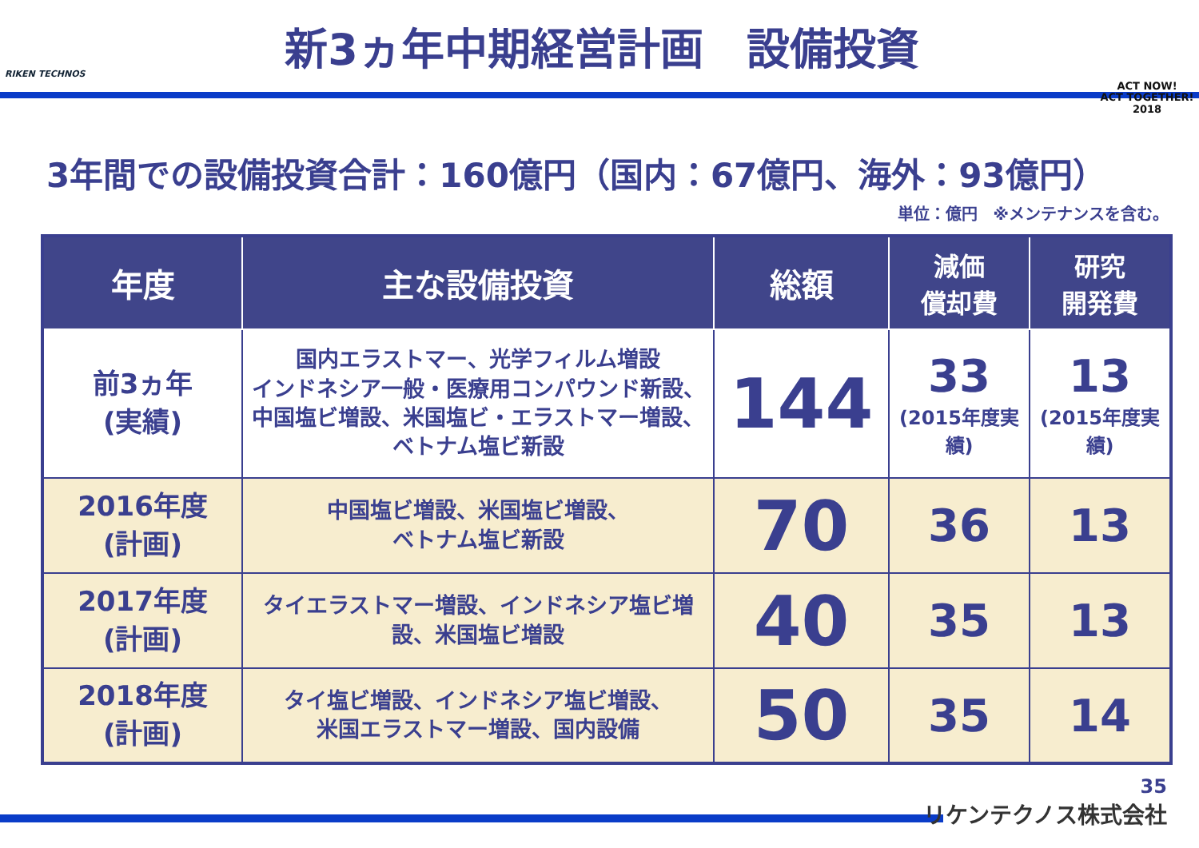RIKEN TECHNOS
新3ヵ年中期経営計画　設備投資
ACT NOW!
ACT TOGETHER!
2018
3年間での設備投資合計：160億円（国内：67億円、海外：93億円）
単位：億円　※メンテナンスを含む。
| 年度 | 主な設備投資 | 総額 | 減価 償却費 | 研究 開発費 |
| --- | --- | --- | --- | --- |
| 前3ヵ年 (実績) | 国内エラストマー、光学フィルム増設 インドネシア一般・医療用コンパウンド新設、中国塩ビ増設、米国塩ビ・エラストマー増設、ベトナム塩ビ新設 | 144 | 33 (2015年度実績) | 13 (2015年度実績) |
| 2016年度 (計画) | 中国塩ビ増設、米国塩ビ増設、 ベトナム塩ビ新設 | 70 | 36 | 13 |
| 2017年度 (計画) | タイエラストマー増設、インドネシア塩ビ増設、米国塩ビ増設 | 40 | 35 | 13 |
| 2018年度 (計画) | タイ塩ビ増設、インドネシア塩ビ増設、 米国エラストマー増設、国内設備 | 50 | 35 | 14 |
35
リケンテクノス株式会社